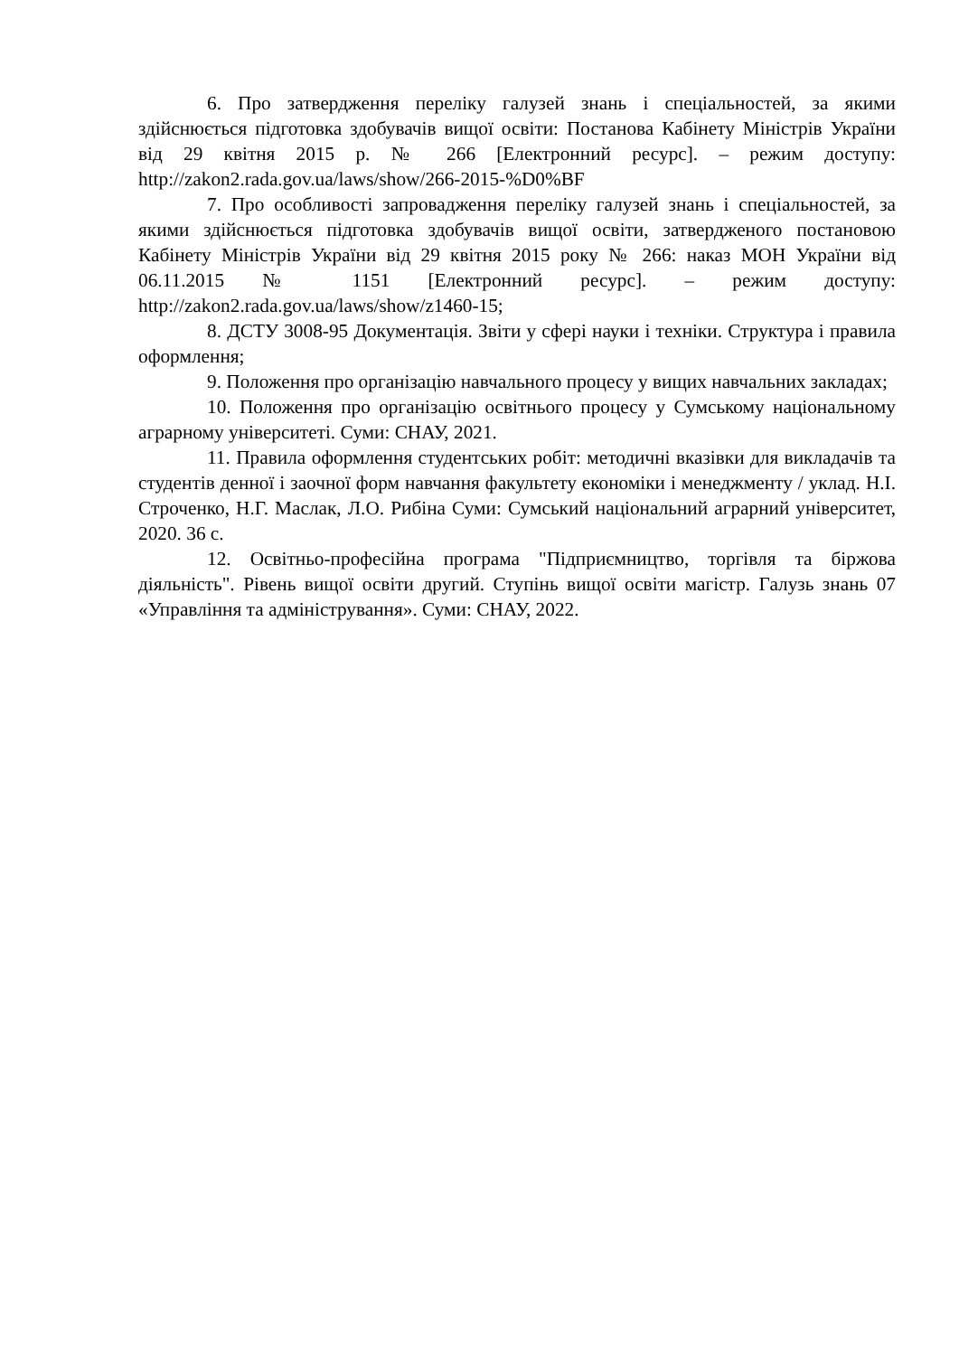6. Про затвердження переліку галузей знань і спеціальностей, за якими здійснюється підготовка здобувачів вищої освіти: Постанова Кабінету Міністрів України від 29 квітня 2015 р. № 266 [Електронний ресурс]. – режим доступу: http://zakon2.rada.gov.ua/laws/show/266-2015-%D0%BF
7. Про особливості запровадження переліку галузей знань і спеціальностей, за якими здійснюється підготовка здобувачів вищої освіти, затвердженого постановою Кабінету Міністрів України від 29 квітня 2015 року № 266: наказ МОН України від 06.11.2015 № 1151 [Електронний ресурс]. – режим доступу: http://zakon2.rada.gov.ua/laws/show/z1460-15;
8. ДСТУ 3008-95 Документація. Звіти у сфері науки і техніки. Структура і правила оформлення;
9. Положення про організацію навчального процесу у вищих навчальних закладах;
10. Положення про організацію освітнього процесу у Сумському національному аграрному університеті. Суми: СНАУ, 2021.
11. Правила оформлення студентських робіт: методичні вказівки для викладачів та студентів денної і заочної форм навчання факультету економіки і менеджменту / уклад. Н.І. Строченко, Н.Г. Маслак, Л.О. Рибіна Суми: Сумський національний аграрний університет, 2020. 36 с.
12. Освітньо-професійна програма "Підприємництво, торгівля та біржова діяльність". Рівень вищої освіти другий. Ступінь вищої освіти магістр. Галузь знань 07 «Управління та адміністрування». Суми: СНАУ, 2022.